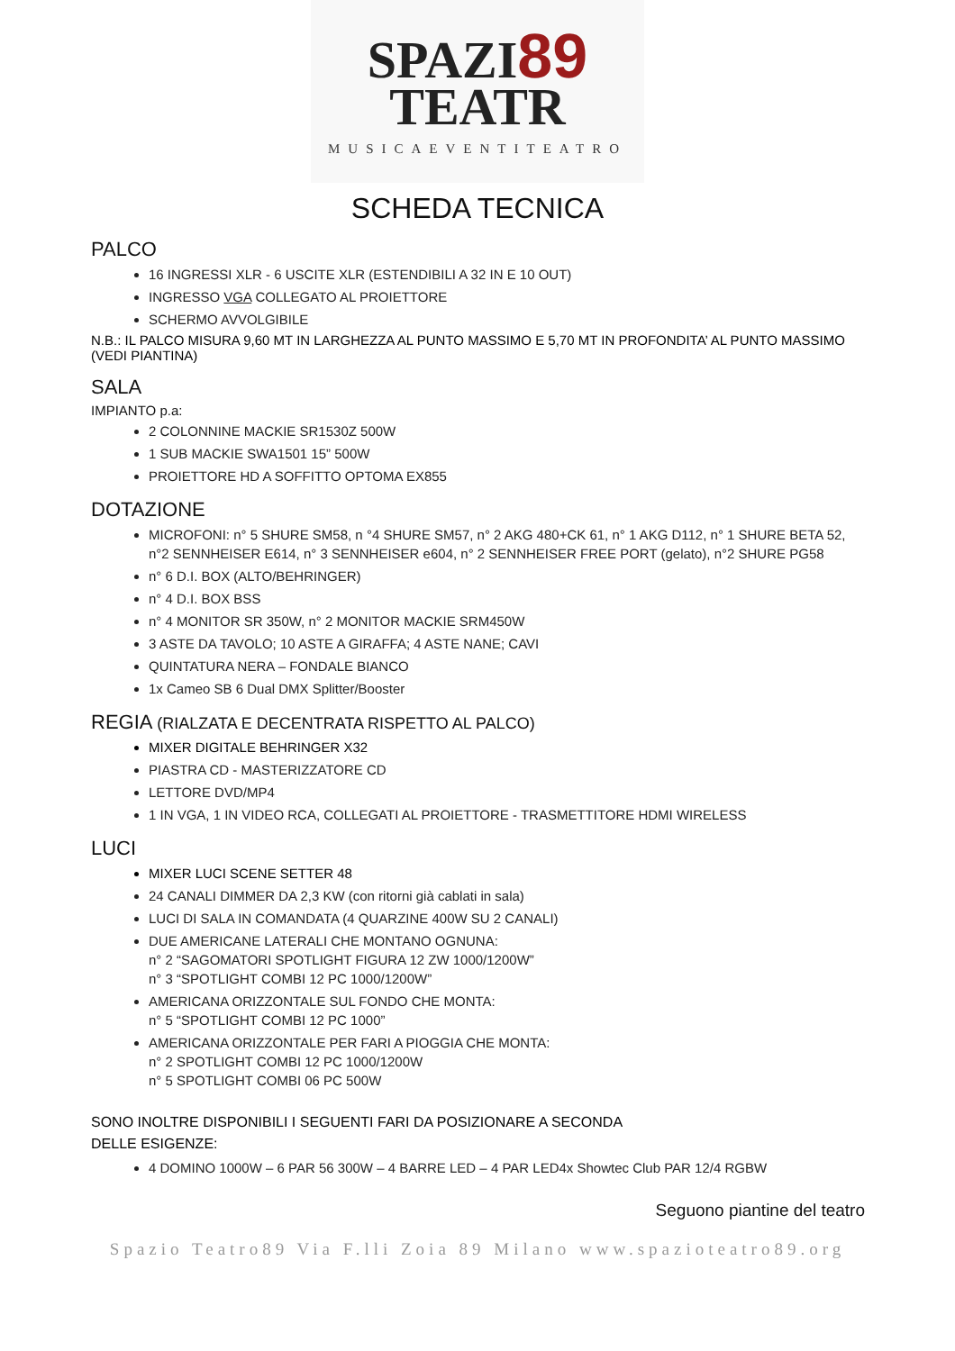SPAZI89
TEATR
MUSICAEVENTITEATRO
SCHEDA TECNICA
PALCO
16 INGRESSI XLR - 6 USCITE XLR (ESTENDIBILI A 32 IN E 10 OUT)
INGRESSO VGA COLLEGATO AL PROIETTORE
SCHERMO AVVOLGIBILE
N.B.: IL PALCO MISURA 9,60 MT IN LARGHEZZA AL PUNTO MASSIMO E 5,70 MT IN PROFONDITA’ AL PUNTO MASSIMO (VEDI PIANTINA)
SALA
IMPIANTO p.a:
2 COLONNINE MACKIE SR1530Z 500W
1 SUB MACKIE SWA1501 15” 500W
PROIETTORE HD A SOFFITTO OPTOMA EX855
DOTAZIONE
MICROFONI: n° 5 SHURE SM58, n °4 SHURE SM57, n° 2 AKG 480+CK 61, n° 1 AKG D112, n° 1 SHURE BETA 52, n°2 SENNHEISER E614, n° 3 SENNHEISER e604, n° 2 SENNHEISER FREE PORT (gelato), n°2 SHURE PG58
n° 6 D.I. BOX (ALTO/BEHRINGER)
n° 4 D.I. BOX BSS
n° 4 MONITOR SR 350W, n° 2 MONITOR MACKIE SRM450W
3 ASTE DA TAVOLO; 10 ASTE A GIRAFFA; 4 ASTE NANE; CAVI
QUINTATURA NERA – FONDALE BIANCO
1x Cameo SB 6 Dual DMX Splitter/Booster
REGIA (RIALZATA E DECENTRATA RISPETTO AL PALCO)
MIXER DIGITALE BEHRINGER X32
PIASTRA CD - MASTERIZZATORE CD
LETTORE DVD/MP4
1 IN VGA, 1 IN VIDEO RCA, COLLEGATI AL PROIETTORE - TRASMETTITORE HDMI WIRELESS
LUCI
MIXER LUCI SCENE SETTER 48
24 CANALI DIMMER DA 2,3 KW (con ritorni già cablati in sala)
LUCI DI SALA IN COMANDATA (4 QUARZINE 400W SU 2 CANALI)
DUE AMERICANE LATERALI CHE MONTANO OGNUNA:
n° 2 “SAGOMATORI SPOTLIGHT FIGURA 12 ZW 1000/1200W”
n° 3 “SPOTLIGHT COMBI 12 PC 1000/1200W”
AMERICANA ORIZZONTALE SUL FONDO CHE MONTA:
n° 5 “SPOTLIGHT COMBI 12 PC 1000”
AMERICANA ORIZZONTALE PER FARI A PIOGGIA CHE MONTA:
n° 2 SPOTLIGHT COMBI 12 PC 1000/1200W
n° 5 SPOTLIGHT COMBI 06 PC 500W
SONO INOLTRE DISPONIBILI I SEGUENTI FARI DA POSIZIONARE A SECONDA
DELLE ESIGENZE:
4 DOMINO 1000W – 6 PAR 56 300W – 4 BARRE LED – 4 PAR LED4x Showtec Club PAR 12/4 RGBW
Seguono piantine del teatro
Spazio Teatro89 Via F.lli Zoia 89 Milano www.spazioteatro89.org